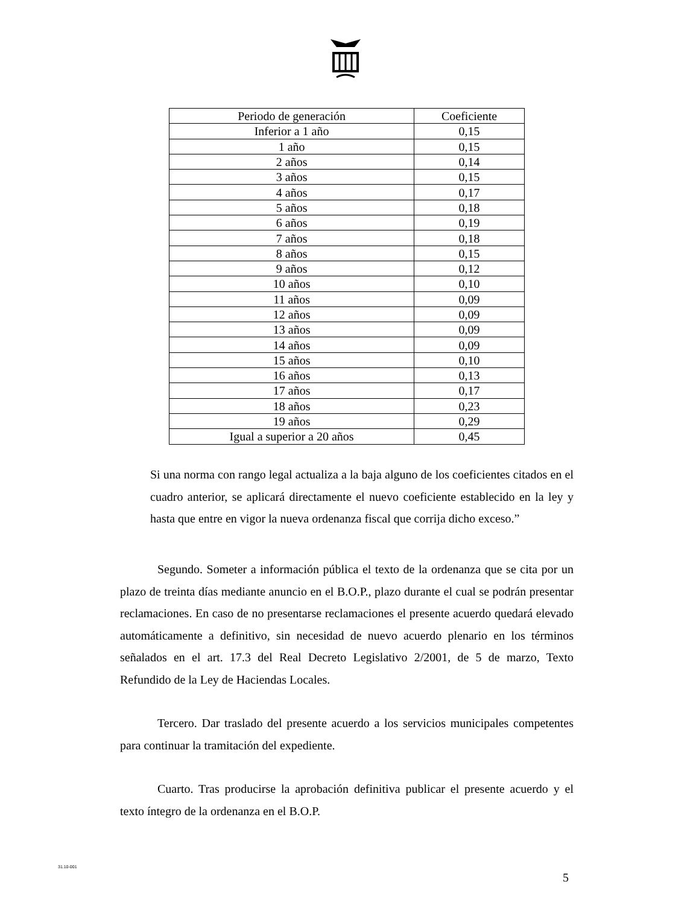| Periodo de generación | Coeficiente |
| --- | --- |
| Inferior a 1 año | 0,15 |
| 1 año | 0,15 |
| 2 años | 0,14 |
| 3 años | 0,15 |
| 4 años | 0,17 |
| 5 años | 0,18 |
| 6 años | 0,19 |
| 7 años | 0,18 |
| 8 años | 0,15 |
| 9 años | 0,12 |
| 10 años | 0,10 |
| 11 años | 0,09 |
| 12 años | 0,09 |
| 13 años | 0,09 |
| 14 años | 0,09 |
| 15 años | 0,10 |
| 16 años | 0,13 |
| 17 años | 0,17 |
| 18 años | 0,23 |
| 19 años | 0,29 |
| Igual a superior a 20 años | 0,45 |
Si una norma con rango legal actualiza a la baja alguno de los coeficientes citados en el cuadro anterior, se aplicará directamente el nuevo coeficiente establecido en la ley y hasta que entre en vigor la nueva ordenanza fiscal que corrija dicho exceso.”
Segundo. Someter a información pública el texto de la ordenanza que se cita por un plazo de treinta días mediante anuncio en el B.O.P., plazo durante el cual se podrán presentar reclamaciones. En caso de no presentarse reclamaciones el presente acuerdo quedará elevado automáticamente a definitivo, sin necesidad de nuevo acuerdo plenario en los términos señalados en el art. 17.3 del Real Decreto Legislativo 2/2001, de 5 de marzo, Texto Refundido de la Ley de Haciendas Locales.
Tercero. Dar traslado del presente acuerdo a los servicios municipales competentes para continuar la tramitación del expediente.
Cuarto. Tras producirse la aprobación definitiva publicar el presente acuerdo y el texto íntegro de la ordenanza en el B.O.P.
31.10-001
5